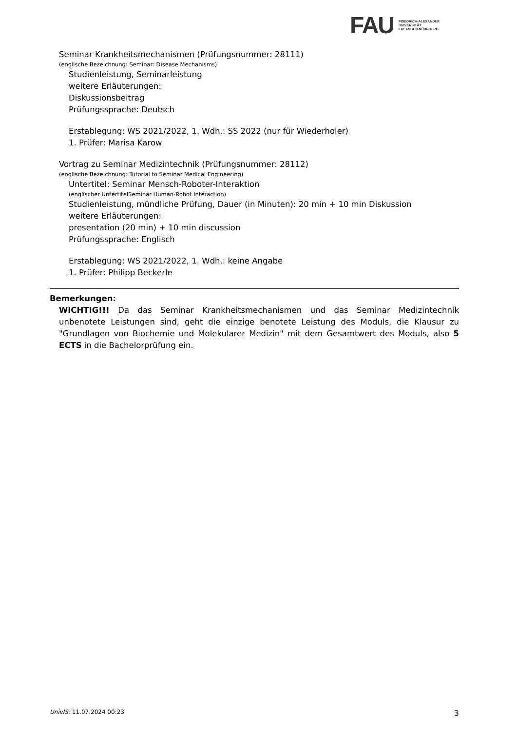FAU
FRIEDRICH-ALEXANDER
UNIVERSITÄT
ERLANGEN-NÜRNBERG
Seminar Krankheitsmechanismen (Prüfungsnummer: 28111)
(englische Bezeichnung: Seminar: Disease Mechanisms)
Studienleistung, Seminarleistung
weitere Erläuterungen:
Diskussionsbeitrag
Prüfungssprache: Deutsch
Erstablegung: WS 2021/2022, 1. Wdh.: SS 2022 (nur für Wiederholer)
1. Prüfer: Marisa Karow
Vortrag zu Seminar Medizintechnik (Prüfungsnummer: 28112)
(englische Bezeichnung: Tutorial to Seminar Medical Engineering)
Untertitel: Seminar Mensch-Roboter-Interaktion
(englischer UntertitelSeminar Human-Robot Interaction)
Studienleistung, mündliche Prüfung, Dauer (in Minuten): 20 min + 10 min Diskussion
weitere Erläuterungen:
presentation (20 min) + 10 min discussion
Prüfungssprache: Englisch
Erstablegung: WS 2021/2022, 1. Wdh.: keine Angabe
1. Prüfer: Philipp Beckerle
Bemerkungen:
WICHTIG!!! Da das Seminar Krankheitsmechanismen und das Seminar Medizintechnik unbenotete Leistungen sind, geht die einzige benotete Leistung des Moduls, die Klausur zu "Grundlagen von Biochemie und Molekularer Medizin" mit dem Gesamtwert des Moduls, also 5 ECTS in die Bachelorprüfung ein.
UnivIS: 11.07.2024 00:23 3